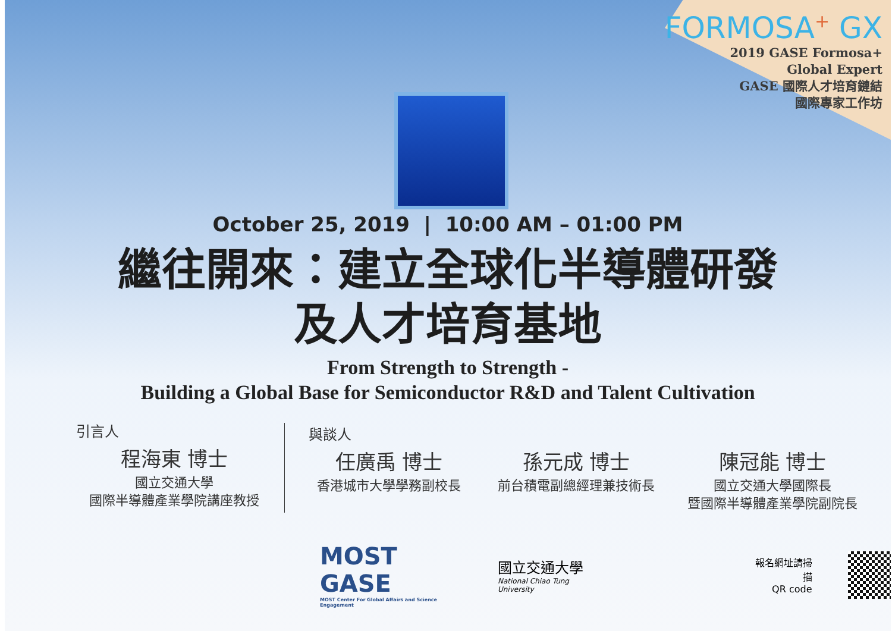FORMOSA<sup>+</sup> GX
2019 GASE Formosa+
Global Expert
GASE 國際人才培育鏈結
國際專家工作坊
October 25, 2019 | 10:00 AM – 01:00 PM
繼往開來：建立全球化半導體研發
及人才培育基地
From Strength to Strength -
Building a Global Base for Semiconductor R&D and Talent Cultivation
引言人
程海東 博士
國立交通大學
國際半導體產業學院講座教授
與談人
任廣禹 博士
香港城市大學學務副校長
孫元成 博士
前台積電副總經理兼技術長
陳冠能 博士
國立交通大學國際長
暨國際半導體產業學院副院長
MOST GASE
MOST Center For Global Affairs and Science Engagement
國立交通大學
National Chiao Tung University
報名網址請掃描
QR code